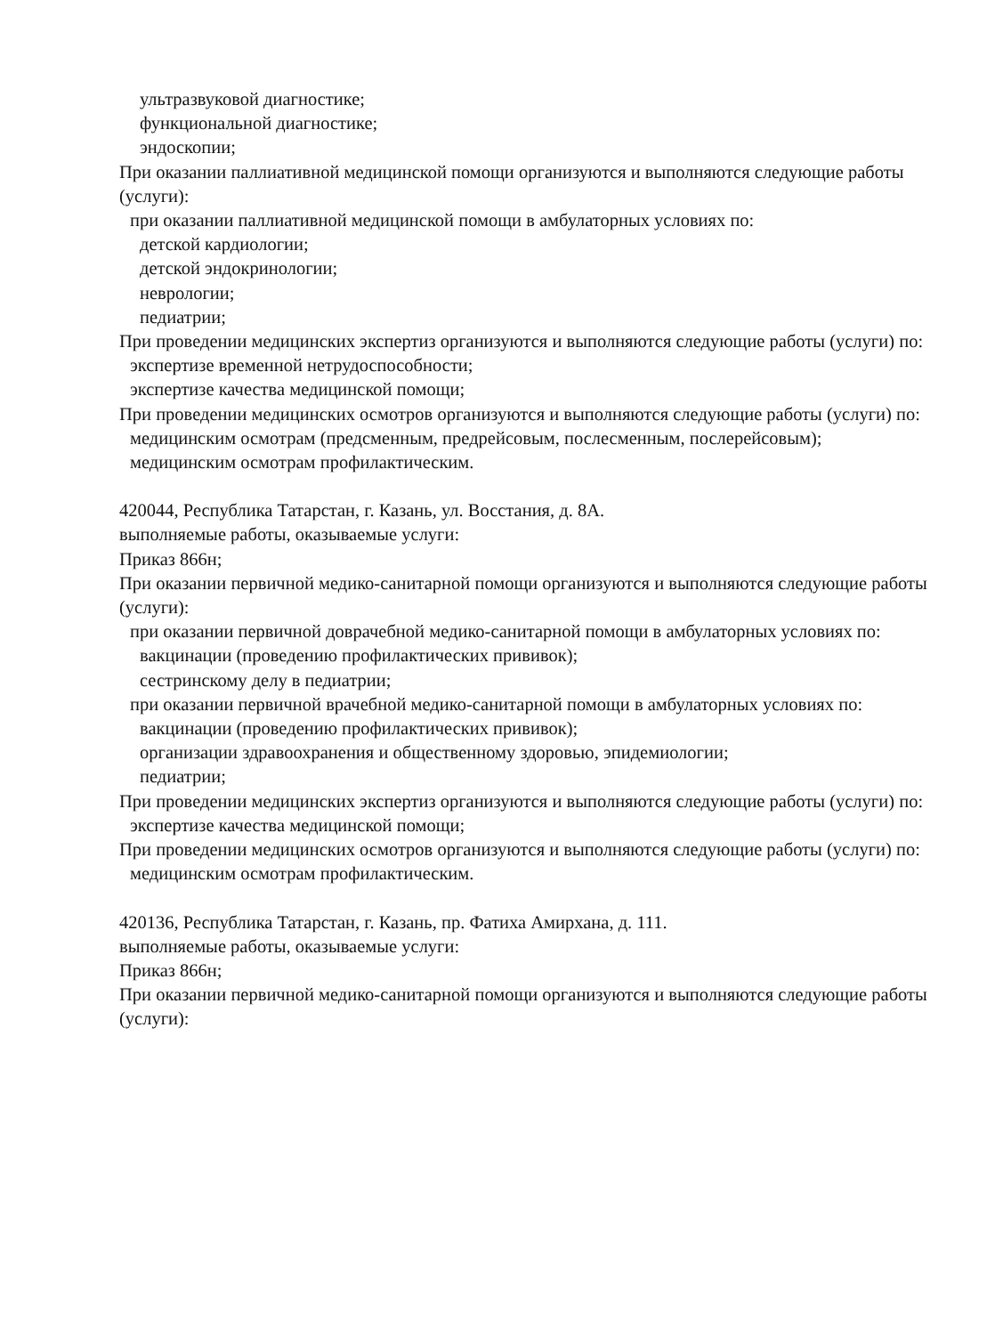ультразвуковой диагностике;
функциональной диагностике;
эндоскопии;
При оказании паллиативной медицинской помощи организуются и выполняются следующие работы (услуги):
при оказании паллиативной медицинской помощи в амбулаторных условиях по:
детской кардиологии;
детской эндокринологии;
неврологии;
педиатрии;
При проведении медицинских экспертиз организуются и выполняются следующие работы (услуги) по:
экспертизе временной нетрудоспособности;
экспертизе качества медицинской помощи;
При проведении медицинских осмотров организуются и выполняются следующие работы (услуги) по:
медицинским осмотрам (предсменным, предрейсовым, послесменным, послерейсовым);
медицинским осмотрам профилактическим.
420044, Республика Татарстан, г. Казань, ул. Восстания, д. 8А.
выполняемые работы, оказываемые услуги:
Приказ 866н;
При оказании первичной медико-санитарной помощи организуются и выполняются следующие работы (услуги):
при оказании первичной доврачебной медико-санитарной помощи в амбулаторных условиях по:
вакцинации (проведению профилактических прививок);
сестринскому делу в педиатрии;
при оказании первичной врачебной медико-санитарной помощи в амбулаторных условиях по:
вакцинации (проведению профилактических прививок);
организации здравоохранения и общественному здоровью, эпидемиологии;
педиатрии;
При проведении медицинских экспертиз организуются и выполняются следующие работы (услуги) по:
экспертизе качества медицинской помощи;
При проведении медицинских осмотров организуются и выполняются следующие работы (услуги) по:
медицинским осмотрам профилактическим.
420136, Республика Татарстан, г. Казань, пр. Фатиха Амирхана, д. 111.
выполняемые работы, оказываемые услуги:
Приказ 866н;
При оказании первичной медико-санитарной помощи организуются и выполняются следующие работы (услуги):